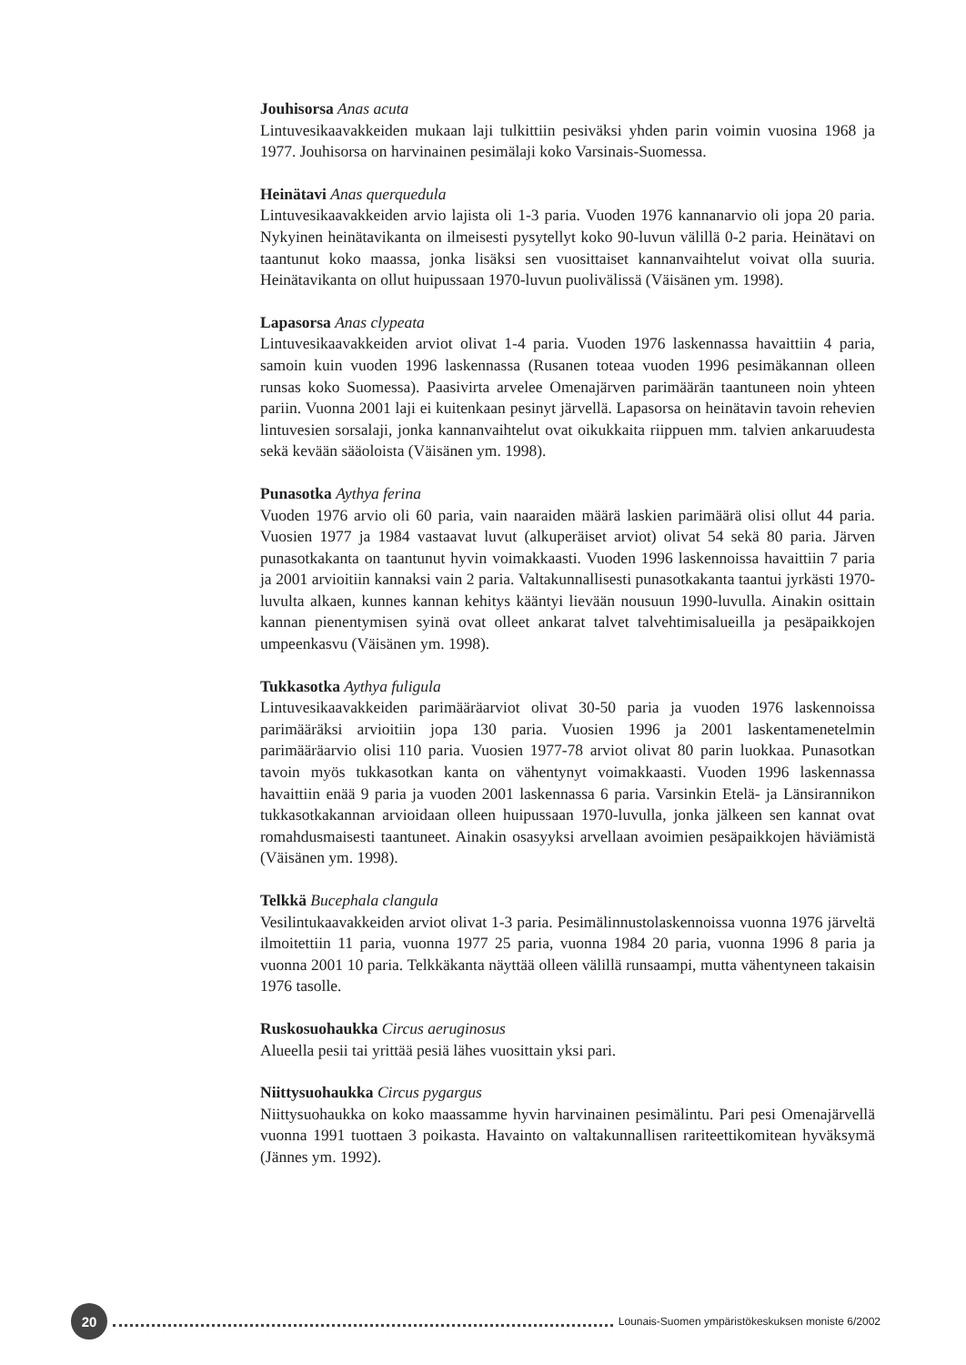Jouhisorsa Anas acuta
Lintuvesikaavakkeiden mukaan laji tulkittiin pesiväksi yhden parin voimin vuosina 1968 ja 1977. Jouhisorsa on harvinainen pesimälaji koko Varsinais-Suomessa.
Heinätavi Anas querquedula
Lintuvesikaavakkeiden arvio lajista oli 1-3 paria. Vuoden 1976 kannanarvio oli jopa 20 paria. Nykyinen heinätavikanta on ilmeisesti pysytellyt koko 90-luvun välillä 0-2 paria. Heinätavi on taantunut koko maassa, jonka lisäksi sen vuosittaiset kannanvaihtelut voivat olla suuria. Heinätavikanta on ollut huipussaan 1970-luvun puolivälissä (Väisänen ym. 1998).
Lapasorsa Anas clypeata
Lintuvesikaavakkeiden arviot olivat 1-4 paria. Vuoden 1976 laskennassa havaittiin 4 paria, samoin kuin vuoden 1996 laskennassa (Rusanen toteaa vuoden 1996 pesimäkannan olleen runsas koko Suomessa). Paasivirta arvelee Omenajärven parimäärän taantuneen noin yhteen pariin. Vuonna 2001 laji ei kuitenkaan pesinyt järvellä. Lapasorsa on heinätavin tavoin rehevien lintuvesien sorsalaji, jonka kannanvaihtelut ovat oikukkaita riippuen mm. talvien ankaruudesta sekä kevään sääoloista (Väisänen ym. 1998).
Punasotka Aythya ferina
Vuoden 1976 arvio oli 60 paria, vain naaraiden määrä laskien parimäärä olisi ollut 44 paria. Vuosien 1977 ja 1984 vastaavat luvut (alkuperäiset arviot) olivat 54 sekä 80 paria. Järven punasotkakanta on taantunut hyvin voimakkaasti. Vuoden 1996 laskennoissa havaittiin 7 paria ja 2001 arvioitiin kannaksi vain 2 paria. Valtakunnallisesti punasotkakanta taantui jyrkästi 1970-luvulta alkaen, kunnes kannan kehitys kääntyi lievään nousuun 1990-luvulla. Ainakin osittain kannan pienentymisen syinä ovat olleet ankarat talvet talvehtimisalueilla ja pesäpaikkojen umpeenkasvu (Väisänen ym. 1998).
Tukkasotka Aythya fuligula
Lintuvesikaavakkeiden parimääräarviot olivat 30-50 paria ja vuoden 1976 laskennoissa parimääräksi arvioitiin jopa 130 paria. Vuosien 1996 ja 2001 laskentamenetelmin parimääräarvio olisi 110 paria. Vuosien 1977-78 arviot olivat 80 parin luokkaa. Punasotkan tavoin myös tukkasotkan kanta on vähentynyt voimakkaasti. Vuoden 1996 laskennassa havaittiin enää 9 paria ja vuoden 2001 laskennassa 6 paria. Varsinkin Etelä- ja Länsirannikon tukkasotkakannan arvioidaan olleen huipussaan 1970-luvulla, jonka jälkeen sen kannat ovat romahdusmaisesti taantuneet. Ainakin osasyyksi arvellaan avoimien pesäpaikkojen häviämistä (Väisänen ym. 1998).
Telkkä Bucephala clangula
Vesilintukaavakkeiden arviot olivat 1-3 paria. Pesimälinnustolaskennoissa vuonna 1976 järveltä ilmoitettiin 11 paria, vuonna 1977 25 paria, vuonna 1984 20 paria, vuonna 1996 8 paria ja vuonna 2001 10 paria. Telkkäkanta näyttää olleen välillä runsaampi, mutta vähentyneen takaisin 1976 tasolle.
Ruskosuohaukka Circus aeruginosus
Alueella pesii tai yrittää pesiä lähes vuosittain yksi pari.
Niittysuohaukka Circus pygargus
Niittysuohaukka on koko maassamme hyvin harvinainen pesimälintu. Pari pesi Omenajärvellä vuonna 1991 tuottaen 3 poikasta. Havainto on valtakunnallisen rariteettikomitean hyväksymä (Jännes ym. 1992).
20
Lounais-Suomen ympäristökeskuksen moniste 6/2002